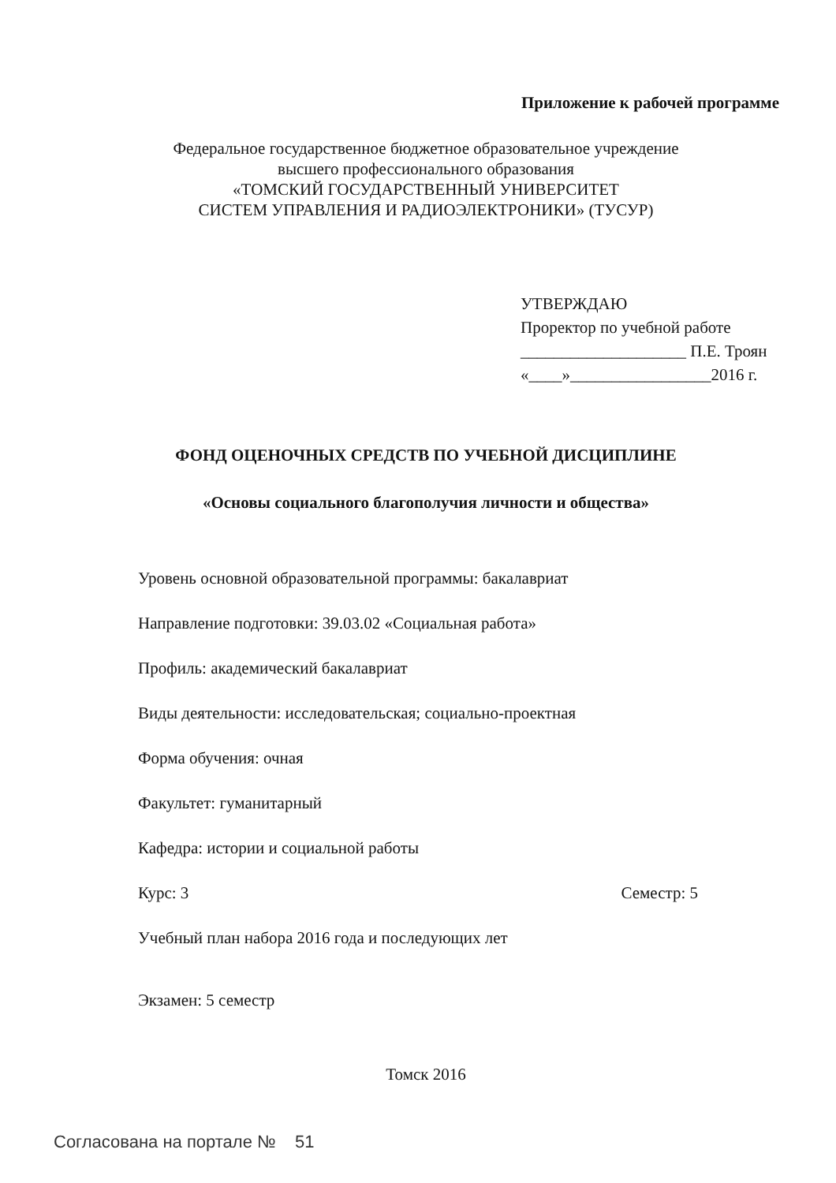Приложение к рабочей программе
Федеральное государственное бюджетное образовательное учреждение
высшего профессионального образования
«ТОМСКИЙ ГОСУДАРСТВЕННЫЙ УНИВЕРСИТЕТ
СИСТЕМ УПРАВЛЕНИЯ И РАДИОЭЛЕКТРОНИКИ» (ТУСУР)
УТВЕРЖДАЮ
Проректор по учебной работе
____________________ П.Е. Троян
«____»_________________2016 г.
ФОНД ОЦЕНОЧНЫХ СРЕДСТВ ПО УЧЕБНОЙ ДИСЦИПЛИНЕ
«Основы социального благополучия личности и общества»
Уровень основной образовательной программы: бакалавриат
Направление подготовки: 39.03.02 «Социальная работа»
Профиль: академический бакалавриат
Виды деятельности: исследовательская; социально-проектная
Форма обучения: очная
Факультет: гуманитарный
Кафедра: истории и социальной работы
Курс: 3 Семестр: 5
Учебный план набора 2016 года и последующих лет
Экзамен: 5 семестр
Томск 2016
Согласована на портале № 51